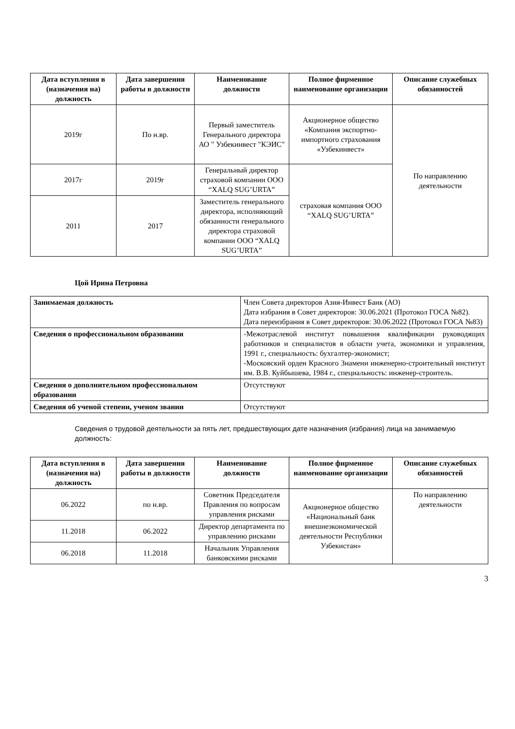| Дата вступления в (назначения на) должность | Дата завершения работы в должности | Наименование должности | Полное фирменное наименование организации | Описание служебных обязанностей |
| --- | --- | --- | --- | --- |
| 2019г | По н.вр. | Первый заместитель Генерального директора АО " Узбекинвест "КЭИС" | Акционерное общество «Компания экспортно-импортного страхования «Узбекинвест» | По направлению деятельности |
| 2017г | 2019г | Генеральный директор страховой компании ООО “XALQ SUG’URTA” | страховая компания ООО “XALQ SUG’URTA” | |
| 2011 | 2017 | Заместитель генерального директора, исполняющий обязанности генерального директора страховой компании ООО “XALQ SUG’URTA” | | |
Цой Ирина Петровна
| Занимаемая должность | Член Совета директоров Азия-Инвест Банк (АО) Дата избрания в Совет директоров: 30.06.2021 (Протокол ГОСА №82). Дата переизбрания в Совет директоров: 30.06.2022 (Протокол ГОСА №83) |
| Сведения о профессиональном образовании | -Межотраслевой институт повышения квалификации руководящих работников и специалистов в области учета, экономики и управления, 1991 г., специальность: бухгалтер-экономист; -Московский орден Красного Знамени инженерно-строительный институт им. В.В. Куйбышева, 1984 г., специальность: инженер-строитель. |
| Сведения о дополнительном профессиональном образовании | Отсутствуют |
| Сведения об ученой степени, ученом звании | Отсутствуют |
Сведения о трудовой деятельности за пять лет, предшествующих дате назначения (избрания) лица на занимаемую должность:
| Дата вступления в (назначения на) должность | Дата завершения работы в должности | Наименование должности | Полное фирменное наименование организации | Описание служебных обязанностей |
| --- | --- | --- | --- | --- |
| 06.2022 | по н.вр. | Советник Председателя Правления по вопросам управления рисками | Акционерное общество «Национальный банк внешнеэкономической деятельности Республики Узбекистан» | По направлению деятельности |
| 11.2018 | 06.2022 | Директор департамента по управлению рисками | | |
| 06.2018 | 11.2018 | Начальник Управления банковскими рисками | | |
3